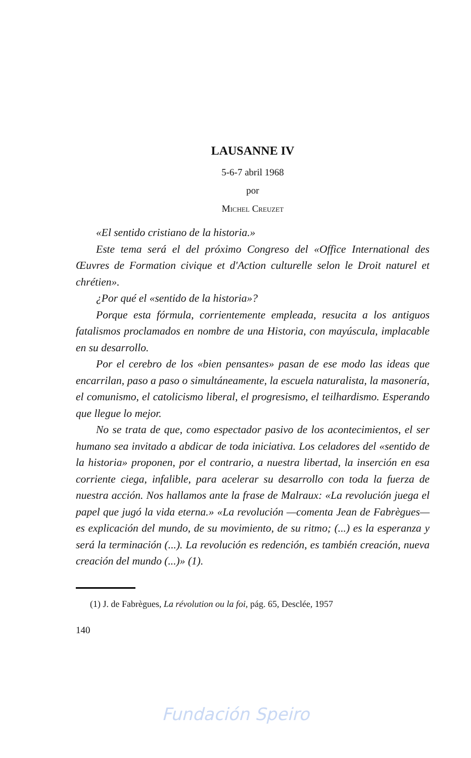LAUSANNE IV
5-6-7 abril 1968
por
Michel Creuzet
«El sentido cristiano de la historia.»
Este tema será el del próximo Congreso del «Office International des Œuvres de Formation civique et d'Action culturelle selon le Droit naturel et chrétien».
¿Por qué el «sentido de la historia»?
Porque esta fórmula, corrientemente empleada, resucita a los antiguos fatalismos proclamados en nombre de una Historia, con mayúscula, implacable en su desarrollo.
Por el cerebro de los «bien pensantes» pasan de ese modo las ideas que encarrilan, paso a paso o simultáneamente, la escuela naturalista, la masonería, el comunismo, el catolicismo liberal, el progresismo, el teilhardismo. Esperando que llegue lo mejor.
No se trata de que, como espectador pasivo de los acontecimientos, el ser humano sea invitado a abdicar de toda iniciativa. Los celadores del «sentido de la historia» proponen, por el contrario, a nuestra libertad, la inserción en esa corriente ciega, infalible, para acelerar su desarrollo con toda la fuerza de nuestra acción. Nos hallamos ante la frase de Malraux: «La revolución juega el papel que jugó la vida eterna.» «La revolución —comenta Jean de Fabrègues— es explicación del mundo, de su movimiento, de su ritmo; (...) es la esperanza y será la terminación (...). La revolución es redención, es también creación, nueva creación del mundo (...)» (1).
(1) J. de Fabrègues, La révolution ou la foi, pág. 65, Desclée, 1957
140
Fundación Speiro